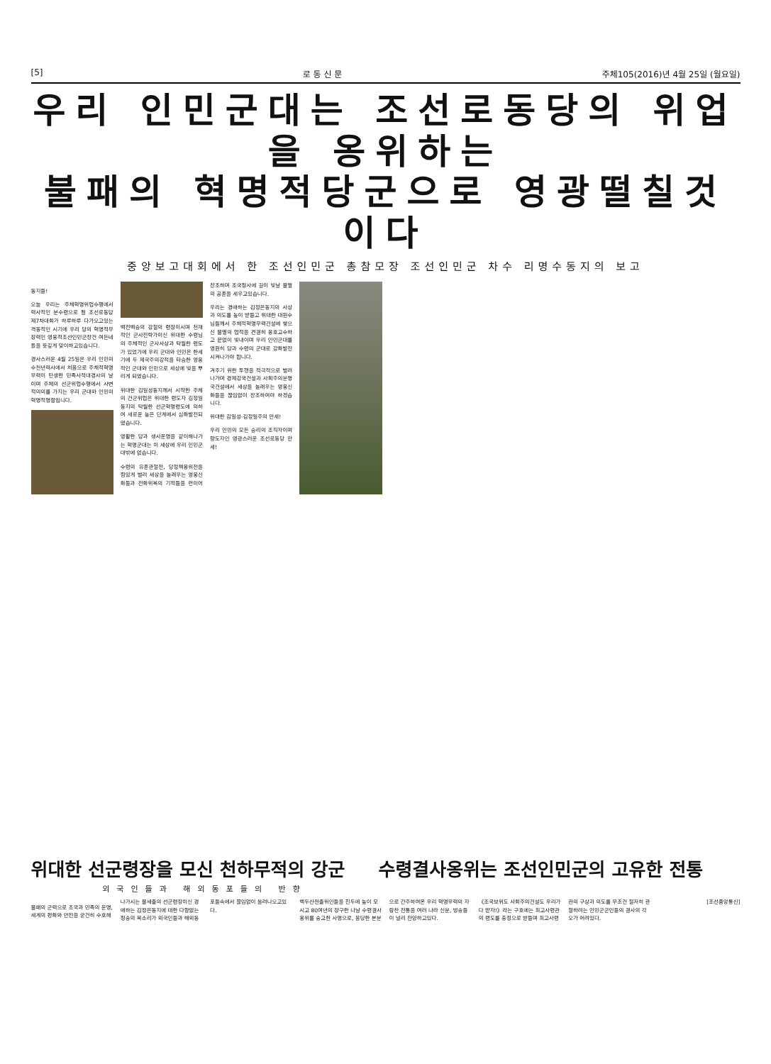[5] 로 동 신 문 주체105(2016)년 4월 25일 (월요일)
우리 인민군대는 조선로동당의 위업을 옹위하는
불패의 혁명적당군으로 영광떨칠것이다
중앙보고대회에서 한 조선인민군 총참모장 조선인민군 차수 리명수동지의 보고
동지들!
오늘 우리는 주체혁명위업수행에서 력사적인 분수령으로 될 조선로동당 제7차대회가 하루하루 다가오고있는 격동적인 시기에 우리 당의 혁명적무장력인 영웅적조선인민군창건 여든네돐을 뜻깊게 맞이하고있습니다.
경사스러운 4월 25일은 우리 인민의 수천년력사에서 처음으로 주체적혁명무력이 탄생한 민족사적대경사의 날이며 주체의 선군위업수행에서 사변적의의를 가지는 우리 군대와 인민의 혁명적명절입니다.
백전백승의 강철의 령장이시며 천재적인 군사전략가이신 위대한 수령님의 주체적인 군사사상과 탁월한 령도가 있었기에 우리 군대와 인민은 한세기에 두 제국주의강적을 타승한 영웅적인 군대와 인민으로 세상에 빛을 뿌리게 되였습니다.
위대한 김일성동지께서 시작한 주체의 건군위업은 위대한 령도자 김정일동지의 탁월한 선군혁명령도에 의하여 새로운 높은 단계에서 심화발전되였습니다.
영활한 당과 생사운명을 같이해나가는 혁명군대는 이 세상에 우리 인민군대밖에 없습니다.
수령의 유훈관철전, 당정책옹위전을 힘있게 벌려 세상을 놀래우는 영웅신화들과 전화위복의 기적들을 련이어 창조하며 조국청사에 길이 빛날 불멸의 공훈을 세우고있습니다.
우리는 경애하는 김정은동지의 사상과 의도를 높이 받들고 위대한 대원수님들께서 주체적혁명무력건설에 쌓으신 불멸의 업적을 견결히 옹호고수하고 끝없이 빛내이며 우리 인민군대를 영원히 당과 수령의 군대로 강화발전시켜나가야 합니다.
겨주기 위한 투쟁을 적극적으로 벌려나가며 경제강국건설과 사회주의문명국건설에서 세상을 놀래우는 영웅신화들을 끊임없이 창조하여야 하겠습니다.
위대한 김일성-김정일주의 만세!
우리 인민의 모든 승리의 조직자이며 향도자인 영광스러운 조선로동당 만세!
위대한 선군령장을 모신 천하무적의 강군
수령결사옹위는 조선인민군의 고유한 전통
외국인들과 해외동포들의 반향
불패의 군력으로 조국과 민족의 운명, 세계의 평화와 안전을 굳건히 수호해나가시는 불세출의 선군령장이신 경애하는 김정은동지에 대한 다함없는 청송의 목소리가 외국인들과 해외동포들속에서 끊임없이 울려나오고있다.
백두산천출위인들을 진두에 높이 모시고 80여년의 장구한 나날 수령결사옹위를 숭고한 사명으로, 응당한 본분으로 간주하여온 우리 혁명무력의 자랑찬 전통을 여러 나라 신문, 방송들이 널리 찬양하고있다.
《조국보위도 사회주의건설도 우리가 다 맡자!》라는 구호에는 최고사령관의 령도를 충정으로 받들며 최고사령관의 구상과 의도를 무조건 철저히 관철하려는 인민군군인들의 결사의 각오가 어려있다.
[조선중앙통신]